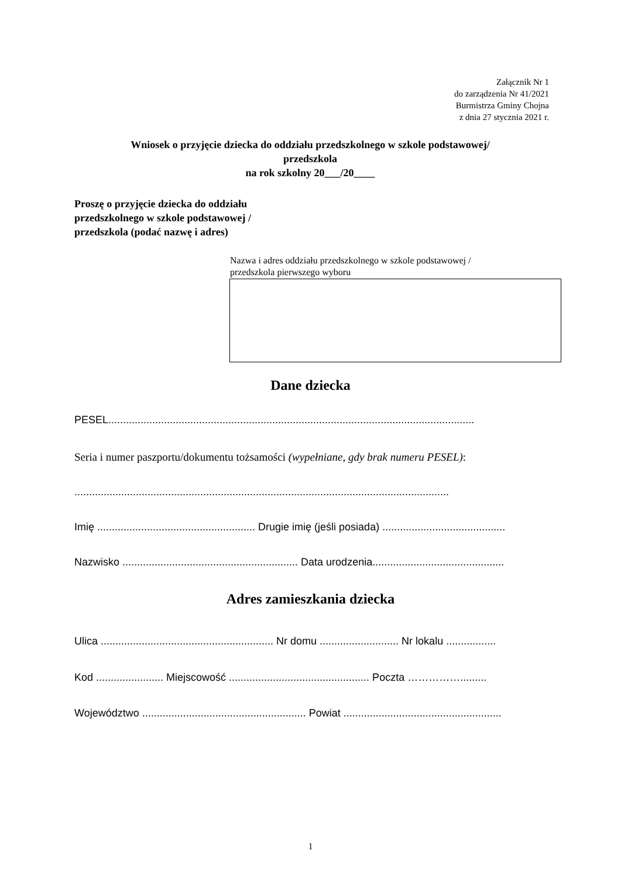Załącznik Nr 1
do zarządzenia Nr 41/2021
Burmistrza Gminy Chojna
z dnia 27 stycznia 2021 r.
Wniosek o przyjęcie dziecka do oddziału przedszkolnego w szkole podstawowej/
przedszkola
na rok szkolny 20___/20____
Proszę o przyjęcie dziecka do oddziału
przedszkolnego w szkole podstawowej /
przedszkola (podać nazwę i adres)
Nazwa i adres oddziału przedszkolnego w szkole podstawowej /
przedszkola pierwszego wyboru
Dane dziecka
PESEL.............................................................................................................................
Seria i numer paszportu/dokumentu tożsamości (wypełniane, gdy brak numeru PESEL):
................................................................................................................................
Imię ...................................................... Drugie imię (jeśli posiada) ..........................................
Nazwisko ............................................................ Data urodzenia.............................................
Adres zamieszkania dziecka
Ulica ........................................................... Nr domu ........................... Nr lokalu .................
Kod ....................... Miejscowość ................................................ Poczta …………….........
Województwo ........................................................ Powiat ......................................................
1